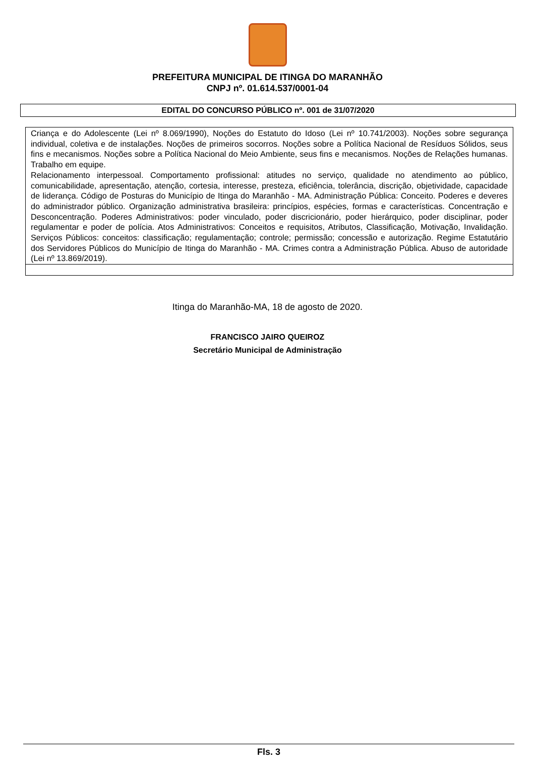PREFEITURA MUNICIPAL DE ITINGA DO MARANHÃO
CNPJ nº. 01.614.537/0001-04
EDITAL DO CONCURSO PÚBLICO nº. 001 de 31/07/2020
| Criança e do Adolescente (Lei nº 8.069/1990), Noções do Estatuto do Idoso (Lei nº 10.741/2003). Noções sobre segurança individual, coletiva e de instalações. Noções de primeiros socorros. Noções sobre a Política Nacional de Resíduos Sólidos, seus fins e mecanismos. Noções sobre a Política Nacional do Meio Ambiente, seus fins e mecanismos. Noções de Relações humanas. Trabalho em equipe. Relacionamento interpessoal. Comportamento profissional: atitudes no serviço, qualidade no atendimento ao público, comunicabilidade, apresentação, atenção, cortesia, interesse, presteza, eficiência, tolerância, discrição, objetividade, capacidade de liderança. Código de Posturas do Município de Itinga do Maranhão - MA. Administração Pública: Conceito. Poderes e deveres do administrador público. Organização administrativa brasileira: princípios, espécies, formas e características. Concentração e Desconcentração. Poderes Administrativos: poder vinculado, poder discricionário, poder hierárquico, poder disciplinar, poder regulamentar e poder de polícia. Atos Administrativos: Conceitos e requisitos, Atributos, Classificação, Motivação, Invalidação. Serviços Públicos: conceitos: classificação; regulamentação; controle; permissão; concessão e autorização. Regime Estatutário dos Servidores Públicos do Município de Itinga do Maranhão - MA. Crimes contra a Administração Pública. Abuso de autoridade (Lei nº 13.869/2019). |
Itinga do Maranhão-MA, 18 de agosto de 2020.
FRANCISCO JAIRO QUEIROZ
Secretário Municipal de Administração
Fls. 3